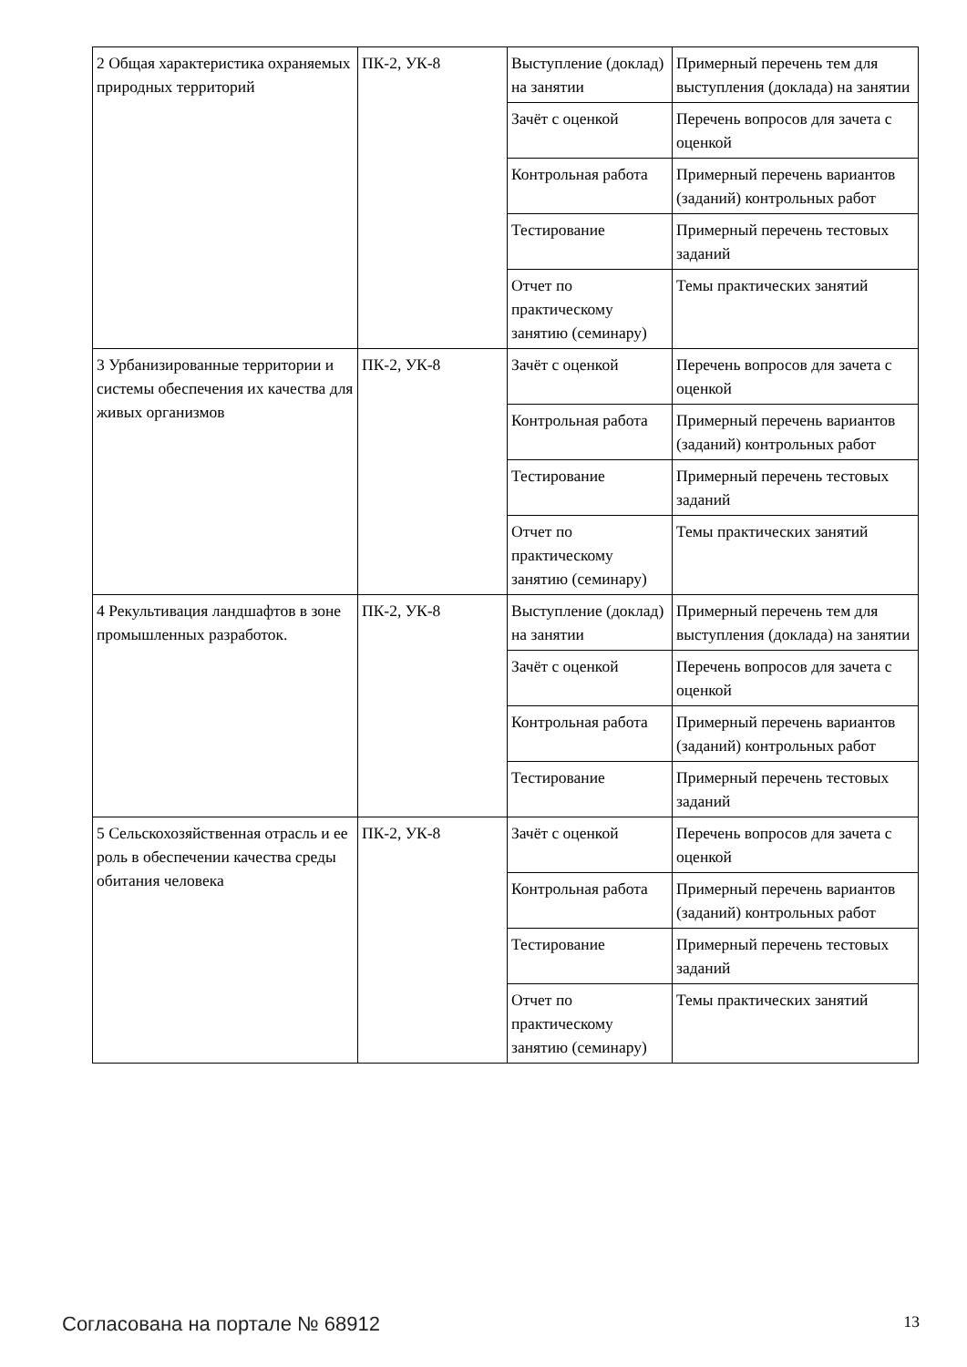| 2 Общая характеристика охраняемых природных территорий | ПК-2, УК-8 | Выступление (доклад) на занятии | Примерный перечень тем для выступления (доклада) на занятии |
| | | Зачёт с оценкой | Перечень вопросов для зачета с оценкой |
| | | Контрольная работа | Примерный перечень вариантов (заданий) контрольных работ |
| | | Тестирование | Примерный перечень тестовых заданий |
| | | Отчет по практическому занятию (семинару) | Темы практических занятий |
| 3 Урбанизированные территории и системы обеспечения их качества для живых организмов | ПК-2, УК-8 | Зачёт с оценкой | Перечень вопросов для зачета с оценкой |
| | | Контрольная работа | Примерный перечень вариантов (заданий) контрольных работ |
| | | Тестирование | Примерный перечень тестовых заданий |
| | | Отчет по практическому занятию (семинару) | Темы практических занятий |
| 4 Рекультивация ландшафтов в зоне промышленных разработок. | ПК-2, УК-8 | Выступление (доклад) на занятии | Примерный перечень тем для выступления (доклада) на занятии |
| | | Зачёт с оценкой | Перечень вопросов для зачета с оценкой |
| | | Контрольная работа | Примерный перечень вариантов (заданий) контрольных работ |
| | | Тестирование | Примерный перечень тестовых заданий |
| 5 Сельскохозяйственная отрасль и ее роль в обеспечении качества среды обитания человека | ПК-2, УК-8 | Зачёт с оценкой | Перечень вопросов для зачета с оценкой |
| | | Контрольная работа | Примерный перечень вариантов (заданий) контрольных работ |
| | | Тестирование | Примерный перечень тестовых заданий |
| | | Отчет по практическому занятию (семинару) | Темы практических занятий |
Согласована на портале № 68912 13